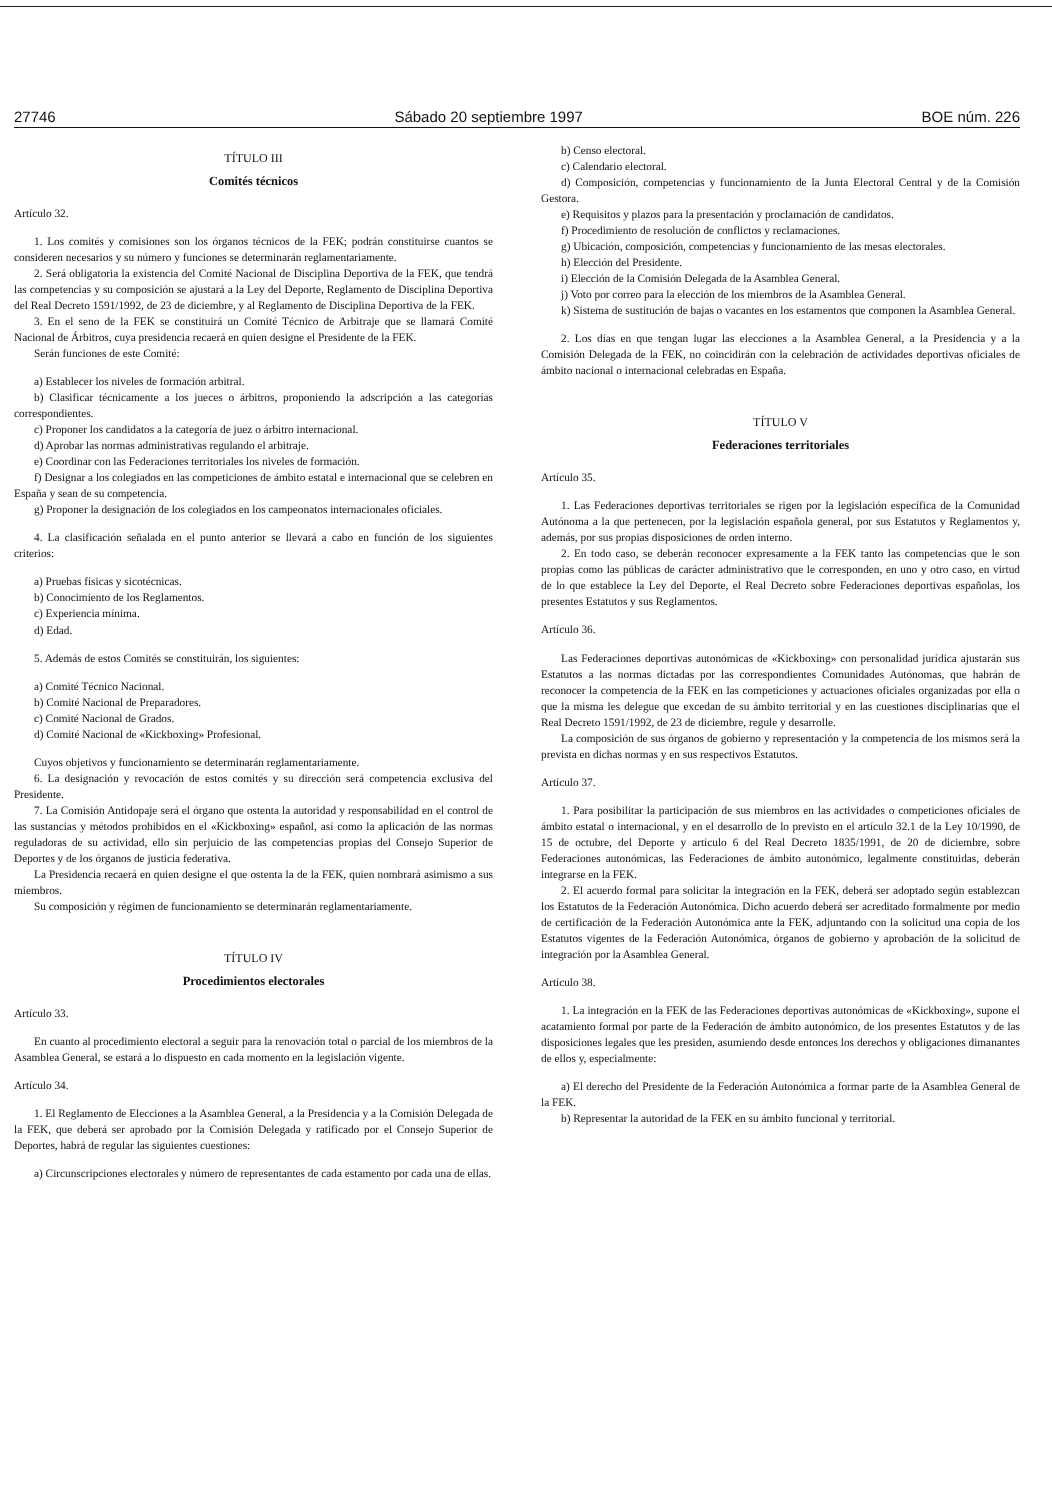27746 Sábado 20 septiembre 1997 BOE núm. 226
TÍTULO III
Comités técnicos
Artículo 32.
1. Los comités y comisiones son los órganos técnicos de la FEK; podrán constituirse cuantos se consideren necesarios y su número y funciones se determinarán reglamentariamente.
2. Será obligatoria la existencia del Comité Nacional de Disciplina Deportiva de la FEK, que tendrá las competencias y su composición se ajustará a la Ley del Deporte, Reglamento de Disciplina Deportiva del Real Decreto 1591/1992, de 23 de diciembre, y al Reglamento de Disciplina Deportiva de la FEK.
3. En el seno de la FEK se constituirá un Comité Técnico de Arbitraje que se llamará Comité Nacional de Árbitros, cuya presidencia recaerá en quien designe el Presidente de la FEK.
Serán funciones de este Comité:
a) Establecer los niveles de formación arbitral.
b) Clasificar técnicamente a los jueces o árbitros, proponiendo la adscripción a las categorías correspondientes.
c) Proponer los candidatos a la categoría de juez o árbitro internacional.
d) Aprobar las normas administrativas regulando el arbitraje.
e) Coordinar con las Federaciones territoriales los niveles de formación.
f) Designar a los colegiados en las competiciones de ámbito estatal e internacional que se celebren en España y sean de su competencia.
g) Proponer la designación de los colegiados en los campeonatos internacionales oficiales.
4. La clasificación señalada en el punto anterior se llevará a cabo en función de los siguientes criterios:
a) Pruebas físicas y sicotécnicas.
b) Conocimiento de los Reglamentos.
c) Experiencia mínima.
d) Edad.
5. Además de estos Comités se constituirán, los siguientes:
a) Comité Técnico Nacional.
b) Comité Nacional de Preparadores.
c) Comité Nacional de Grados.
d) Comité Nacional de «Kickboxing» Profesional.
Cuyos objetivos y funcionamiento se determinarán reglamentariamente.
6. La designación y revocación de estos comités y su dirección será competencia exclusiva del Presidente.
7. La Comisión Antidopaje será el órgano que ostenta la autoridad y responsabilidad en el control de las sustancias y métodos prohibidos en el «Kickboxing» español, así como la aplicación de las normas reguladoras de su actividad, ello sin perjuicio de las competencias propias del Consejo Superior de Deportes y de los órganos de justicia federativa.
La Presidencia recaerá en quien designe el que ostenta la de la FEK, quien nombrará asimismo a sus miembros.
Su composición y régimen de funcionamiento se determinarán reglamentariamente.
TÍTULO IV
Procedimientos electorales
Artículo 33.
En cuanto al procedimiento electoral a seguir para la renovación total o parcial de los miembros de la Asamblea General, se estará a lo dispuesto en cada momento en la legislación vigente.
Artículo 34.
1. El Reglamento de Elecciones a la Asamblea General, a la Presidencia y a la Comisión Delegada de la FEK, que deberá ser aprobado por la Comisión Delegada y ratificado por el Consejo Superior de Deportes, habrá de regular las siguientes cuestiones:
a) Circunscripciones electorales y número de representantes de cada estamento por cada una de ellas.
b) Censo electoral.
c) Calendario electoral.
d) Composición, competencias y funcionamiento de la Junta Electoral Central y de la Comisión Gestora.
e) Requisitos y plazos para la presentación y proclamación de candidatos.
f) Procedimiento de resolución de conflictos y reclamaciones.
g) Ubicación, composición, competencias y funcionamiento de las mesas electorales.
h) Elección del Presidente.
i) Elección de la Comisión Delegada de la Asamblea General.
j) Voto por correo para la elección de los miembros de la Asamblea General.
k) Sistema de sustitución de bajas o vacantes en los estamentos que componen la Asamblea General.
2. Los días en que tengan lugar las elecciones a la Asamblea General, a la Presidencia y a la Comisión Delegada de la FEK, no coincidirán con la celebración de actividades deportivas oficiales de ámbito nacional o internacional celebradas en España.
TÍTULO V
Federaciones territoriales
Artículo 35.
1. Las Federaciones deportivas territoriales se rigen por la legislación específica de la Comunidad Autónoma a la que pertenecen, por la legislación española general, por sus Estatutos y Reglamentos y, además, por sus propias disposiciones de orden interno.
2. En todo caso, se deberán reconocer expresamente a la FEK tanto las competencias que le son propias como las públicas de carácter administrativo que le corresponden, en uno y otro caso, en virtud de lo que establece la Ley del Deporte, el Real Decreto sobre Federaciones deportivas españolas, los presentes Estatutos y sus Reglamentos.
Artículo 36.
Las Federaciones deportivas autonómicas de «Kickboxing» con personalidad jurídica ajustarán sus Estatutos a las normas dictadas por las correspondientes Comunidades Autónomas, que habrán de reconocer la competencia de la FEK en las competiciones y actuaciones oficiales organizadas por ella o que la misma les delegue que excedan de su ámbito territorial y en las cuestiones disciplinarias que el Real Decreto 1591/1992, de 23 de diciembre, regule y desarrolle.
La composición de sus órganos de gobierno y representación y la competencia de los mismos será la prevista en dichas normas y en sus respectivos Estatutos.
Artículo 37.
1. Para posibilitar la participación de sus miembros en las actividades o competiciones oficiales de ámbito estatal o internacional, y en el desarrollo de lo previsto en el artículo 32.1 de la Ley 10/1990, de 15 de octubre, del Deporte y artículo 6 del Real Decreto 1835/1991, de 20 de diciembre, sobre Federaciones autonómicas, las Federaciones de ámbito autonómico, legalmente constituidas, deberán integrarse en la FEK.
2. El acuerdo formal para solicitar la integración en la FEK, deberá ser adoptado según establezcan los Estatutos de la Federación Autonómica. Dicho acuerdo deberá ser acreditado formalmente por medio de certificación de la Federación Autonómica ante la FEK, adjuntando con la solicitud una copia de los Estatutos vigentes de la Federación Autonómica, órganos de gobierno y aprobación de la solicitud de integración por la Asamblea General.
Artículo 38.
1. La integración en la FEK de las Federaciones deportivas autonómicas de «Kickboxing», supone el acatamiento formal por parte de la Federación de ámbito autonómico, de los presentes Estatutos y de las disposiciones legales que les presiden, asumiendo desde entonces los derechos y obligaciones dimanantes de ellos y, especialmente:
a) El derecho del Presidente de la Federación Autonómica a formar parte de la Asamblea General de la FEK.
b) Representar la autoridad de la FEK en su ámbito funcional y territorial.